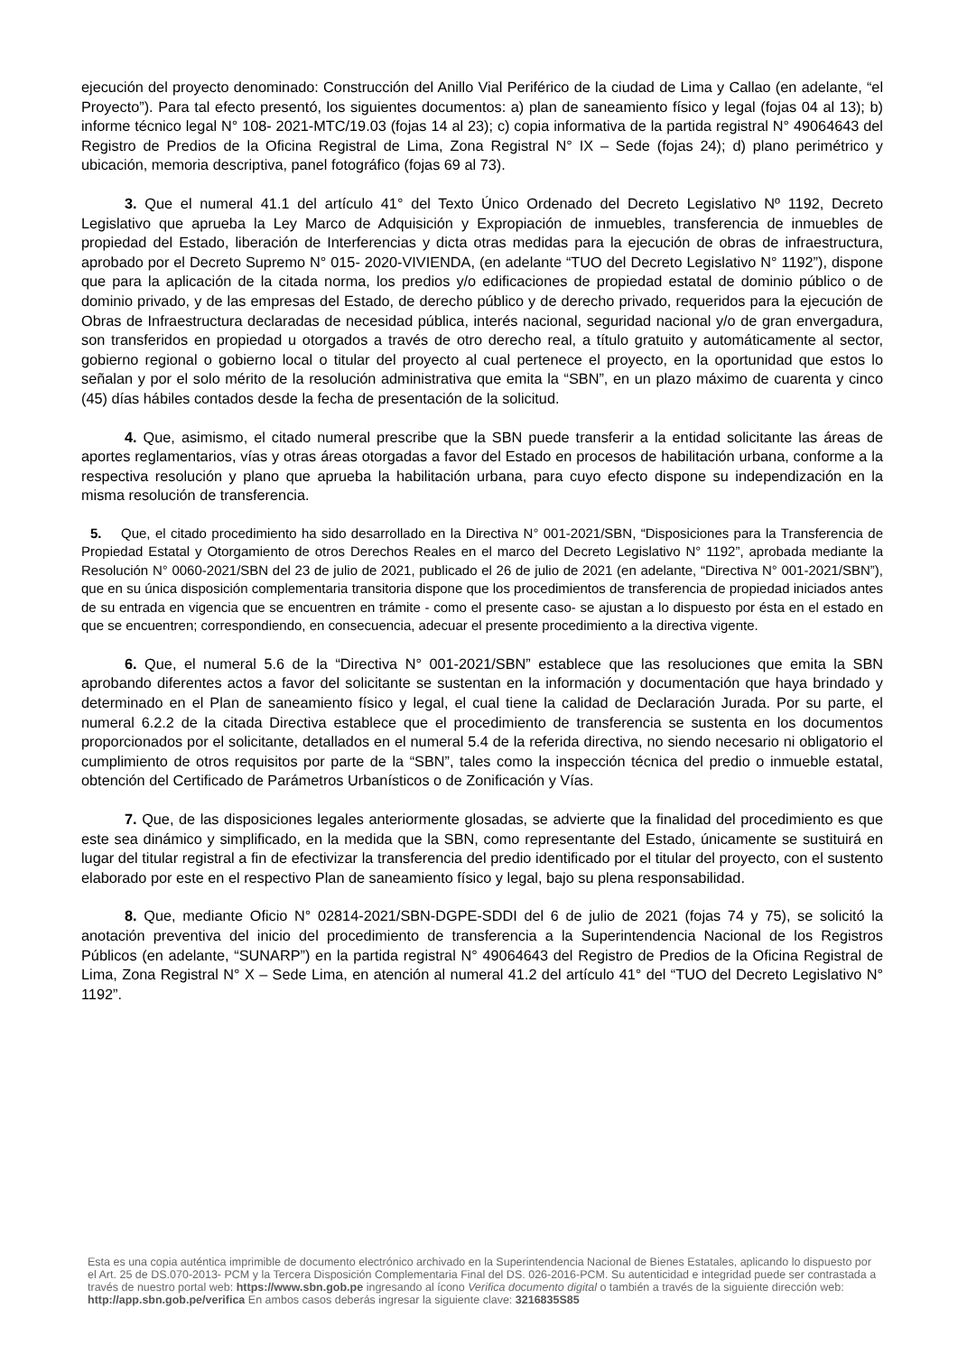ejecución del proyecto denominado: Construcción del Anillo Vial Periférico de la ciudad de Lima y Callao (en adelante, “el Proyecto”). Para tal efecto presentó, los siguientes documentos: a) plan de saneamiento físico y legal (fojas 04 al 13); b) informe técnico legal N° 108- 2021-MTC/19.03 (fojas 14 al 23); c) copia informativa de la partida registral N° 49064643 del Registro de Predios de la Oficina Registral de Lima, Zona Registral N° IX – Sede (fojas 24); d) plano perimétrico y ubicación, memoria descriptiva, panel fotográfico (fojas 69 al 73).
3. Que el numeral 41.1 del artículo 41° del Texto Único Ordenado del Decreto Legislativo Nº 1192, Decreto Legislativo que aprueba la Ley Marco de Adquisición y Expropiación de inmuebles, transferencia de inmuebles de propiedad del Estado, liberación de Interferencias y dicta otras medidas para la ejecución de obras de infraestructura, aprobado por el Decreto Supremo N° 015- 2020-VIVIENDA, (en adelante “TUO del Decreto Legislativo N° 1192”), dispone que para la aplicación de la citada norma, los predios y/o edificaciones de propiedad estatal de dominio público o de dominio privado, y de las empresas del Estado, de derecho público y de derecho privado, requeridos para la ejecución de Obras de Infraestructura declaradas de necesidad pública, interés nacional, seguridad nacional y/o de gran envergadura, son transferidos en propiedad u otorgados a través de otro derecho real, a título gratuito y automáticamente al sector, gobierno regional o gobierno local o titular del proyecto al cual pertenece el proyecto, en la oportunidad que estos lo señalan y por el solo mérito de la resolución administrativa que emita la “SBN”, en un plazo máximo de cuarenta y cinco (45) días hábiles contados desde la fecha de presentación de la solicitud.
4. Que, asimismo, el citado numeral prescribe que la SBN puede transferir a la entidad solicitante las áreas de aportes reglamentarios, vías y otras áreas otorgadas a favor del Estado en procesos de habilitación urbana, conforme a la respectiva resolución y plano que aprueba la habilitación urbana, para cuyo efecto dispone su independización en la misma resolución de transferencia.
5. Que, el citado procedimiento ha sido desarrollado en la Directiva N° 001-2021/SBN, “Disposiciones para la Transferencia de Propiedad Estatal y Otorgamiento de otros Derechos Reales en el marco del Decreto Legislativo N° 1192”, aprobada mediante la Resolución N° 0060-2021/SBN del 23 de julio de 2021, publicado el 26 de julio de 2021 (en adelante, “Directiva N° 001-2021/SBN”), que en su única disposición complementaria transitoria dispone que los procedimientos de transferencia de propiedad iniciados antes de su entrada en vigencia que se encuentren en trámite - como el presente caso- se ajustan a lo dispuesto por ésta en el estado en que se encuentren; correspondiendo, en consecuencia, adecuar el presente procedimiento a la directiva vigente.
6. Que, el numeral 5.6 de la “Directiva N° 001-2021/SBN” establece que las resoluciones que emita la SBN aprobando diferentes actos a favor del solicitante se sustentan en la información y documentación que haya brindado y determinado en el Plan de saneamiento físico y legal, el cual tiene la calidad de Declaración Jurada. Por su parte, el numeral 6.2.2 de la citada Directiva establece que el procedimiento de transferencia se sustenta en los documentos proporcionados por el solicitante, detallados en el numeral 5.4 de la referida directiva, no siendo necesario ni obligatorio el cumplimiento de otros requisitos por parte de la “SBN”, tales como la inspección técnica del predio o inmueble estatal, obtención del Certificado de Parámetros Urbanísticos o de Zonificación y Vías.
7. Que, de las disposiciones legales anteriormente glosadas, se advierte que la finalidad del procedimiento es que este sea dinámico y simplificado, en la medida que la SBN, como representante del Estado, únicamente se sustituirá en lugar del titular registral a fin de efectivizar la transferencia del predio identificado por el titular del proyecto, con el sustento elaborado por este en el respectivo Plan de saneamiento físico y legal, bajo su plena responsabilidad.
8. Que, mediante Oficio N° 02814-2021/SBN-DGPE-SDDI del 6 de julio de 2021 (fojas 74 y 75), se solicitó la anotación preventiva del inicio del procedimiento de transferencia a la Superintendencia Nacional de los Registros Públicos (en adelante, “SUNARP”) en la partida registral N° 49064643 del Registro de Predios de la Oficina Registral de Lima, Zona Registral N° X – Sede Lima, en atención al numeral 41.2 del artículo 41° del “TUO del Decreto Legislativo N° 1192”.
Esta es una copia auténtica imprimible de documento electrónico archivado en la Superintendencia Nacional de Bienes Estatales, aplicando lo dispuesto por el Art. 25 de DS.070-2013- PCM y la Tercera Disposición Complementaria Final del DS. 026-2016-PCM. Su autenticidad e integridad puede ser contrastada a través de nuestro portal web: https://www.sbn.gob.pe ingresando al ícono Verifica documento digital o también a través de la siguiente dirección web: http://app.sbn.gob.pe/verifica En ambos casos deberás ingresar la siguiente clave: 3216835S85